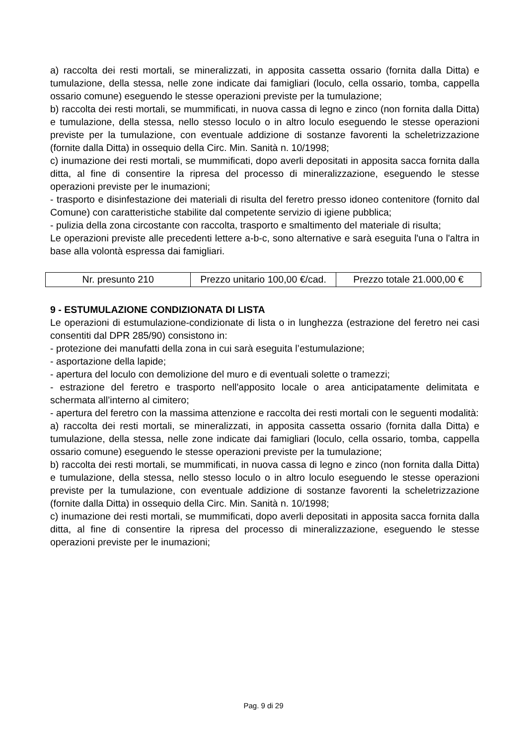a) raccolta dei resti mortali, se mineralizzati, in apposita cassetta ossario (fornita dalla Ditta) e tumulazione, della stessa, nelle zone indicate dai famigliari (loculo, cella ossario, tomba, cappella ossario comune) eseguendo le stesse operazioni previste per la tumulazione;
b) raccolta dei resti mortali, se mummificati, in nuova cassa di legno e zinco (non fornita dalla Ditta) e tumulazione, della stessa, nello stesso loculo o in altro loculo eseguendo le stesse operazioni previste per la tumulazione, con eventuale addizione di sostanze favorenti la scheletrizzazione (fornite dalla Ditta) in ossequio della Circ. Min. Sanità n. 10/1998;
c) inumazione dei resti mortali, se mummificati, dopo averli depositati in apposita sacca fornita dalla ditta, al fine di consentire la ripresa del processo di mineralizzazione, eseguendo le stesse operazioni previste per le inumazioni;
- trasporto e disinfestazione dei materiali di risulta del feretro presso idoneo contenitore (fornito dal Comune) con caratteristiche stabilite dal competente servizio di igiene pubblica;
- pulizia della zona circostante con raccolta, trasporto e smaltimento del materiale di risulta;
Le operazioni previste alle precedenti lettere a-b-c, sono alternative e sarà eseguita l'una o l'altra in base alla volontà espressa dai famigliari.
| Nr. presunto 210 | Prezzo unitario 100,00 €/cad. | Prezzo totale 21.000,00 € |
9 - ESTUMULAZIONE CONDIZIONATA DI LISTA
Le operazioni di estumulazione-condizionate di lista o in lunghezza (estrazione del feretro nei casi consentiti dal DPR 285/90) consistono in:
- protezione dei manufatti della zona in cui sarà eseguita l’estumulazione;
- asportazione della lapide;
- apertura del loculo con demolizione del muro e di eventuali solette o tramezzi;
- estrazione del feretro e trasporto nell'apposito locale o area anticipatamente delimitata e schermata all’interno al cimitero;
- apertura del feretro con la massima attenzione e raccolta dei resti mortali con le seguenti modalità:
a) raccolta dei resti mortali, se mineralizzati, in apposita cassetta ossario (fornita dalla Ditta) e tumulazione, della stessa, nelle zone indicate dai famigliari (loculo, cella ossario, tomba, cappella ossario comune) eseguendo le stesse operazioni previste per la tumulazione;
b) raccolta dei resti mortali, se mummificati, in nuova cassa di legno e zinco (non fornita dalla Ditta) e tumulazione, della stessa, nello stesso loculo o in altro loculo eseguendo le stesse operazioni previste per la tumulazione, con eventuale addizione di sostanze favorenti la scheletrizzazione (fornite dalla Ditta) in ossequio della Circ. Min. Sanità n. 10/1998;
c) inumazione dei resti mortali, se mummificati, dopo averli depositati in apposita sacca fornita dalla ditta, al fine di consentire la ripresa del processo di mineralizzazione, eseguendo le stesse operazioni previste per le inumazioni;
Pag. 9 di 29